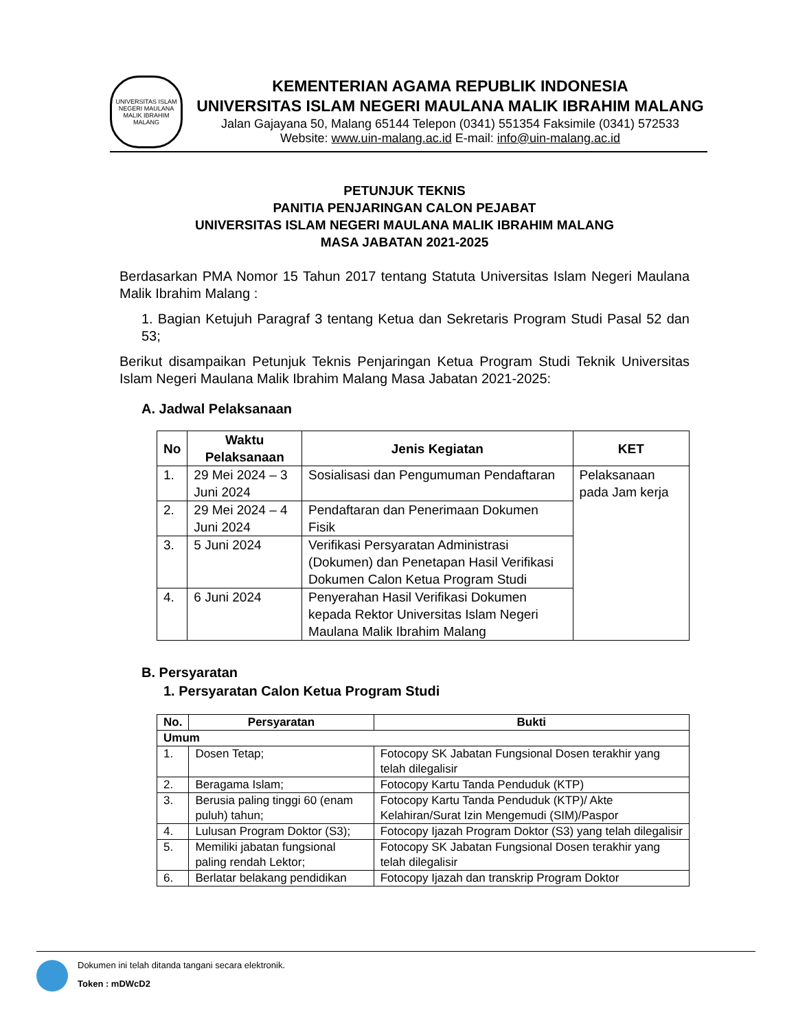UNIVERSITAS ISLAM NEGERI MAULANA MALIK IBRAHIM MALANG
KEMENTERIAN AGAMA REPUBLIK INDONESIA
UNIVERSITAS ISLAM NEGERI MAULANA MALIK IBRAHIM MALANG
Jalan Gajayana 50, Malang 65144 Telepon (0341) 551354 Faksimile (0341) 572533
Website: www.uin-malang.ac.id E-mail: info@uin-malang.ac.id
PETUNJUK TEKNIS
PANITIA PENJARINGAN CALON PEJABAT
UNIVERSITAS ISLAM NEGERI MAULANA MALIK IBRAHIM MALANG
MASA JABATAN 2021-2025
Berdasarkan PMA Nomor 15 Tahun 2017 tentang Statuta Universitas Islam Negeri Maulana Malik Ibrahim Malang :
1. Bagian Ketujuh Paragraf 3 tentang Ketua dan Sekretaris Program Studi Pasal 52 dan 53;
Berikut disampaikan Petunjuk Teknis Penjaringan Ketua Program Studi Teknik Universitas Islam Negeri Maulana Malik Ibrahim Malang Masa Jabatan 2021-2025:
A. Jadwal Pelaksanaan
| No | Waktu Pelaksanaan | Jenis Kegiatan | KET |
| --- | --- | --- | --- |
| 1. | 29 Mei 2024 – 3 Juni 2024 | Sosialisasi dan Pengumuman Pendaftaran | Pelaksanaan pada Jam kerja |
| 2. | 29 Mei 2024 – 4 Juni 2024 | Pendaftaran dan Penerimaan Dokumen Fisik | |
| 3. | 5 Juni 2024 | Verifikasi Persyaratan Administrasi (Dokumen) dan Penetapan Hasil Verifikasi Dokumen Calon Ketua Program Studi | |
| 4. | 6 Juni 2024 | Penyerahan Hasil Verifikasi Dokumen kepada Rektor Universitas Islam Negeri Maulana Malik Ibrahim Malang | |
B. Persyaratan
1. Persyaratan Calon Ketua Program Studi
| No. | Persyaratan | Bukti |
| --- | --- | --- |
| Umum | | |
| 1. | Dosen Tetap; | Fotocopy SK Jabatan Fungsional Dosen terakhir yang telah dilegalisir |
| 2. | Beragama Islam; | Fotocopy Kartu Tanda Penduduk (KTP) |
| 3. | Berusia paling tinggi 60 (enam puluh) tahun; | Fotocopy Kartu Tanda Penduduk (KTP)/ Akte Kelahiran/Surat Izin Mengemudi (SIM)/Paspor |
| 4. | Lulusan Program Doktor (S3); | Fotocopy Ijazah Program Doktor (S3) yang telah dilegalisir |
| 5. | Memiliki jabatan fungsional paling rendah Lektor; | Fotocopy SK Jabatan Fungsional Dosen terakhir yang telah dilegalisir |
| 6. | Berlatar belakang pendidikan | Fotocopy Ijazah dan transkrip Program Doktor |
Dokumen ini telah ditanda tangani secara elektronik.
Token : mDWcD2